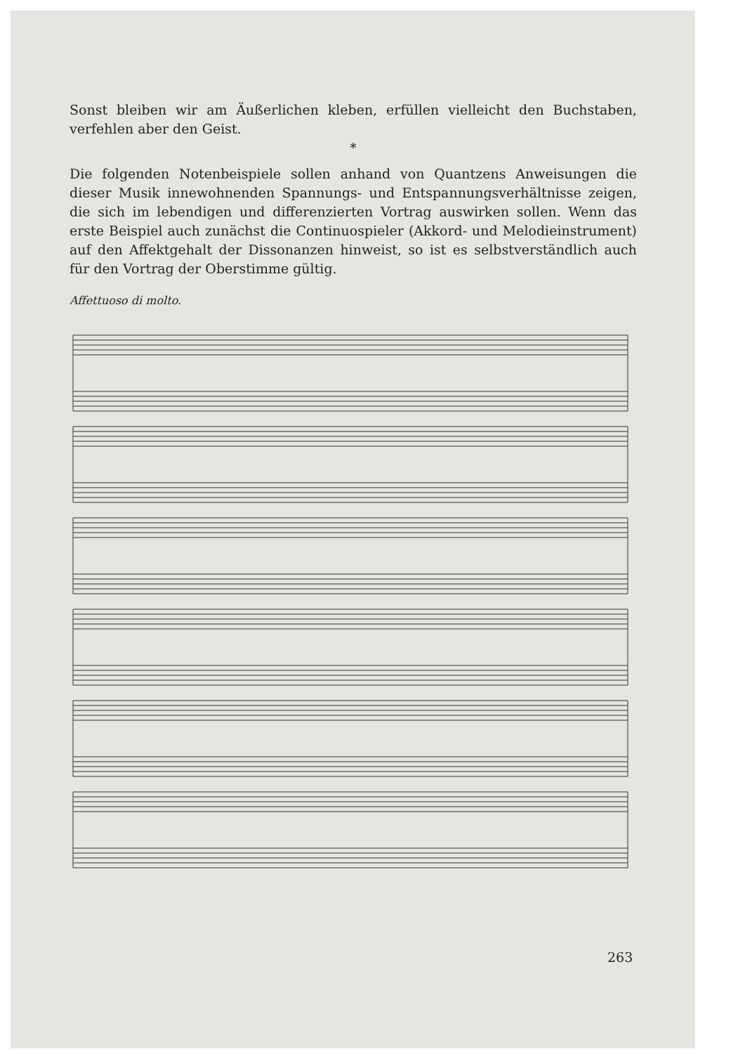Sonst bleiben wir am Äußerlichen kleben, erfüllen vielleicht den Buchstaben, verfehlen aber den Geist.
*
Die folgenden Notenbeispiele sollen anhand von Quantzens Anweisungen die dieser Musik innewohnenden Spannungs- und Entspannungsverhältnisse zeigen, die sich im lebendigen und differenzierten Vortrag auswirken sollen. Wenn das erste Beispiel auch zunächst die Continuospieler (Akkord- und Melodieinstrument) auf den Affektgehalt der Dissonanzen hinweist, so ist es selbstverständlich auch für den Vortrag der Oberstimme gültig.
Affettuoso di molto.
263